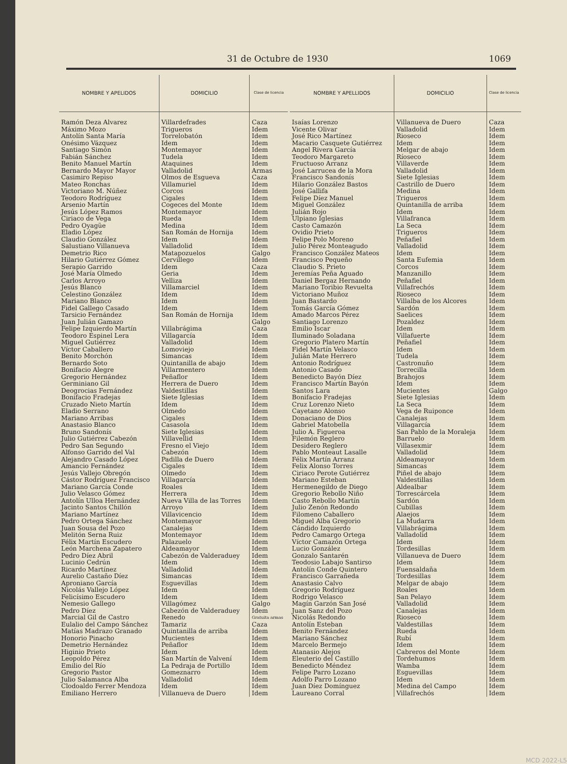31 de Octubre de 1930 1069
| NOMBRE Y APELIDOS | DOMICILIO | Clase de licencia |
| --- | --- | --- |
| Ramón Deza Alvarez | Villardefrades | Caza |
| Máximo Mozo | Trigueros | Idem |
| Antolín Santa María | Torrelobatón | Idem |
| Onésimo Vázquez | Idem | Idem |
| Santiago Simón | Montemayor | Idem |
| Fabián Sánchez | Tudela | Idem |
| Benito Manuel Martín | Ataquines | Idem |
| Bernardo Mayor Mayor | Valladolid | Armas |
| Casimiro Repiso | Olmos de Esgueva | Caza |
| Mateo Ronchas | Villamuriel | Idem |
| Victoriano M. Núñez | Corcos | Idem |
| Teodoro Rodríguez | Cigales | Idem |
| Arsenio Martín | Cogeces del Monte | Idem |
| Jesús López Ramos | Montemayor | Idem |
| Ciriaco de Vega | Rueda | Idem |
| Pedro Oyagüe | Medina | Idem |
| Eladio López | San Román de Hornija | Idem |
| Claudio González | Idem | Idem |
| Salustiano Villanueva | Valladolid | Idem |
| Demetrio Rico | Matapozuelos | Galgo |
| Hilario Gutiérrez Gómez | Cervillego | Idem |
| Serapio Garrido | Idem | Caza |
| José María Olmedo | Geria | Idem |
| Carlos Arroyo | Velliza | Idem |
| Jesús Blanco | Villamarciel | Idem |
| Celestino González | Idem | Idem |
| Mariano Blanco | Idem | Idem |
| Fidel Gallego Casado | Idem | Idem |
| Tarsicio Fernández | San Román de Hornija | Idem |
| Juan Julián Gamazo | | Galgo |
| Felipe Izquierdo Martín | Villabrágima | Caza |
| Teodoro Espinel Lera | Villagarcía | Idem |
| Miguel Gutiérrez | Valladolid | Idem |
| Víctor Caballero | Lomoviejo | Idem |
| Benito Morchón | Simancas | Idem |
| Bernardo Soto | Quintanilla de abajo | Idem |
| Bonifacio Alegre | Villarmentero | Idem |
| Gregorio Hernández | Peñaflor | Idem |
| Germiniano Gil | Herrera de Duero | Idem |
| Deogrocias Fernández | Valdestillas | Idem |
| Bonifacio Fradejas | Siete Iglesias | Idem |
| Cruzado Nieto Martín | Idem | Idem |
| Eladio Serrano | Olmedo | Idem |
| Mariano Arribas | Cigales | Idem |
| Anastasio Blanco | Casasola | Idem |
| Bruno Sandonís | Siete Iglesias | Idem |
| Julio Gutiérrez Cabezón | Villavellid | Idem |
| Pedro San Segundo | Fresno el Viejo | Idem |
| Alfonso Garrido del Val | Cabezón | Idem |
| Alejandro Casado López | Padilla de Duero | Idem |
| Amancio Fernández | Cigales | Idem |
| Jesús Vallejo Obregón | Olmedo | Idem |
| Cástor Rodríguez Francisco | Villagarcía | Idem |
| Mariano García Conde | Roales | Idem |
| Julio Velasco Gómez | Herrera | Idem |
| Antolín Ulloa Hernández | Nueva Villa de las Torres | Idem |
| Jacinto Santos Chillón | Arroyo | Idem |
| Mariano Martínez | Villavicencio | Idem |
| Pedro Ortega Sánchez | Montemayor | Idem |
| Juan Sousa del Pozo | Canalejas | Idem |
| Melitón Serna Ruiz | Montemayor | Idem |
| Félix Martín Escudero | Palazuelo | Idem |
| León Marchena Zapatero | Aldeamayor | Idem |
| Pedro Díez Abril | Cabezón de Valderaduey | Idem |
| Lucinio Cedrún | Idem | Idem |
| Ricardo Martínez | Valladolid | Idem |
| Aurelio Castaño Díez | Simancas | Idem |
| Aproniano García | Esguevillas | Idem |
| Nicolás Vallejo López | Idem | Idem |
| Felicísimo Escudero | Idem | Idem |
| Nemesio Gallego | Villagómez | Galgo |
| Pedro Díez | Cabezón de Valderaduey | Idem |
| Marcial Gil de Castro | Renedo | Gratuita armas |
| Eulalio del Campo Sánchez | Tamariz | Caza |
| Matías Madrazo Granado | Quintanilla de arriba | Idem |
| Honorio Pinacho | Mucientes | Idem |
| Demetrio Hernández | Peñaflor | Idem |
| Higinio Prieto | Idem | Idem |
| Leopoldo Pérez | San Martín de Valvení | Idem |
| Emilio del Río | La Pedraja de Portillo | Idem |
| Gregorio Pastor | Gomeznarro | Idem |
| Julio Salamanca Alba | Valladolid | Idem |
| Clodoaldo Ferrer Mendoza | Idem | Idem |
| Emiliano Herrero | Villanueva de Duero | Idem |
| NOMBRE Y APELLIDOS | DOMICILIO | Clase de licencia |
| --- | --- | --- |
| Isaías Lorenzo | Villanueva de Duero | Caza |
| Vicente Olivar | Valladolid | Idem |
| José Rico Martínez | Rioseco | Idem |
| Macario Casquete Gutiérrez | Idem | Idem |
| Angel Rivera García | Melgar de abajo | Idem |
| Teodoro Margareto | Ríoseco | Idem |
| Fructuoso Arranz | Villaverde | Idem |
| José Larrucea de la Mora | Valladolid | Idem |
| Francisco Sandonís | Siete Iglesias | Idem |
| Hilario González Bastos | Castrillo de Duero | Idem |
| José Gallifa | Medina | Idem |
| Felipe Díez Manuel | Trigueros | Idem |
| Miguel González | Quintanilla de arriba | Idem |
| Julián Rojo | Idem | Idem |
| Ulpiano Iglesias | Villafranca | Idem |
| Casto Camazón | La Seca | Idem |
| Ovidio Prieto | Trigueros | Idem |
| Felipe Polo Moreno | Peñafiel | Idem |
| Julio Pérez Monteagudo | Valladolid | Idem |
| Francisco González Mateos | Idem | Idem |
| Francisco Pequeño | Santa Eufemia | Idem |
| Claudio S. Prieto | Corcos | Idem |
| Jeremías Peña Aguado | Manzanillo | Idem |
| Daniel Bergaz Hernando | Peñafiel | Idem |
| Mariano Toribio Revuelta | Villafrechós | Idem |
| Victoriano Muñoz | Rioseco | Idem |
| Juan Bastardo | Villalba de los Alcores | Idem |
| Tomás García Gómez | Sardón | Idem |
| Amado Marcos Pérez | Saelices | Idem |
| Santiago Lorenzo | Pozaldez | Idem |
| Emilio Iscar | Idem | Idem |
| Iluminado Soladana | Villafuerte | Idem |
| Gregorio Platero Martín | Peñafiel | Idem |
| Fidel Martín Velasco | Idem | Idem |
| Julián Mate Herrero | Tudela | Idem |
| Antonio Rodríguez | Castronuño | Idem |
| Antonio Casado | Torrecilla | Idem |
| Benedicto Bayón Díez | Brahojos | Idem |
| Francisco Martín Bayón | Idem | Idem |
| Santos Lara | Mucientes | Galgo |
| Bonifacio Fradejas | Siete Iglesias | Idem |
| Cruz Lorenzo Nieto | La Seca | Idem |
| Cayetano Alonso | Vega de Ruiponce | Idem |
| Donaciano de Dios | Canalejas | Idem |
| Gabriel Matobella | Villagarcía | Idem |
| Julio A. Figueroa | San Pablo de la Moraleja | Idem |
| Filemón Reglero | Barruelo | Idem |
| Desidero Reglero | Villasexmir | Idem |
| Pablo Monteaut Lasalle | Valladolid | Idem |
| Félix Martín Arranz | Aldeamayor | Idem |
| Felix Alonso Torres | Simancas | Idem |
| Ciriaco Perote Gutiérrez | Piñel de abajo | Idem |
| Mariano Esteban | Valdestillas | Idem |
| Hermenegildo de Diego | Aldealbar | Idem |
| Gregorio Rebollo Niño | Torrescárcela | Idem |
| Casto Rebollo Martín | Sardón | Idem |
| Julio Zenón Redondo | Cubillas | Idem |
| Filomeno Caballero | Alaejos | Idem |
| Miguel Alba Gregorio | La Mudarra | Idem |
| Cándido Izquierdo | Villabrágima | Idem |
| Pedro Camargo Ortega | Valladolid | Idem |
| Víctor Camazón Ortega | Idem | Idem |
| Lucio González | Tordesillas | Idem |
| Gonzalo Santarén | Villanueva de Duero | Idem |
| Teodosio Labajo Santirso | Idem | Idem |
| Antolín Conde Quintero | Fuensaldaña | Idem |
| Francisco Garrañeda | Tordesillas | Idem |
| Anastasio Calvo | Melgar de abajo | Idem |
| Gregorio Rodríguez | Roales | Idem |
| Rodrigo Velasco | San Pelayo | Idem |
| Magín Garzón San José | Valladolid | Idem |
| Juan Sanz del Pozo | Canalejas | Idem |
| Nicolás Redondo | Rioseco | Idem |
| Antolín Esteban | Valdestillas | Idem |
| Benito Fernández | Rueda | Idem |
| Mariano Sánchez | Rubí | Idem |
| Marcelo Bermejo | Idem | Idem |
| Atanasio Alejos | Cabreros del Monte | Idem |
| Eleuterio del Castillo | Tordehumos | Idem |
| Benedicto Méndez | Wamba | Idem |
| Felipe Parro Lozano | Esguevillas | Idem |
| Adolfo Parro Lozano | Idem | Idem |
| Juan Díez Domínguez | Medina del Campo | Idem |
| Laureano Corral | Villafrechós | Idem |
MCD 2022-L5